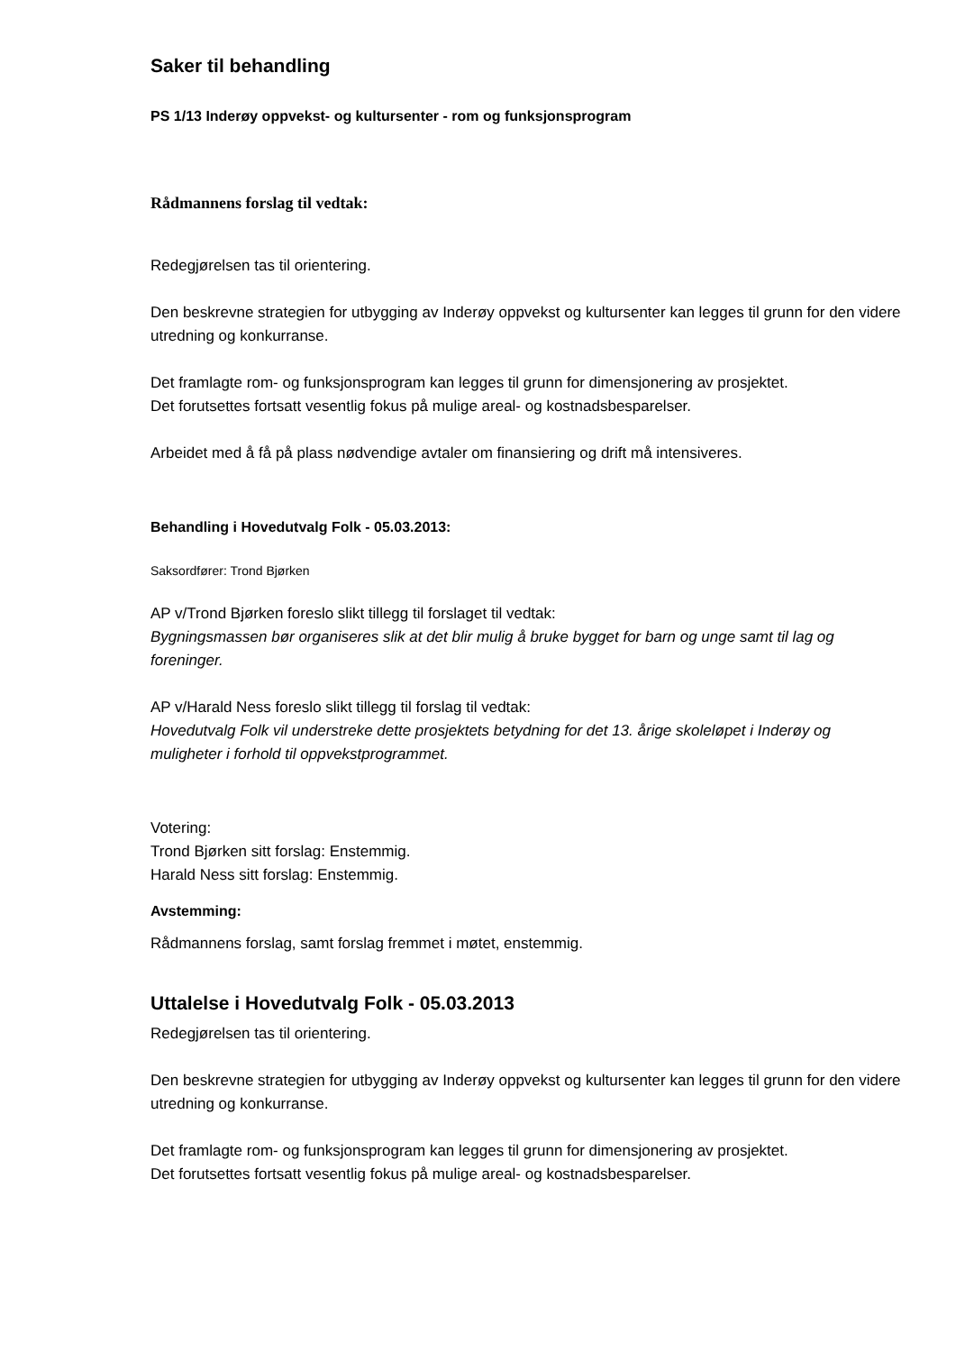Saker til behandling
PS 1/13 Inderøy oppvekst- og kultursenter - rom og funksjonsprogram
Rådmannens forslag til vedtak:
Redegjørelsen tas til orientering.
Den beskrevne strategien for utbygging av Inderøy oppvekst og kultursenter kan legges til grunn for den videre utredning og konkurranse.
Det framlagte rom- og funksjonsprogram kan legges til grunn for dimensjonering av prosjektet.
Det forutsettes fortsatt vesentlig fokus på mulige areal- og kostnadsbesparelser.
Arbeidet med å få på plass nødvendige avtaler om finansiering og drift må intensiveres.
Behandling i Hovedutvalg Folk - 05.03.2013:
Saksordfører: Trond Bjørken
AP v/Trond Bjørken foreslo slikt tillegg til forslaget til vedtak:
Bygningsmassen bør organiseres slik at det blir mulig å bruke bygget for barn og unge samt til lag og foreninger.
AP v/Harald Ness foreslo slikt tillegg til forslag til vedtak:
Hovedutvalg Folk vil understreke dette prosjektets betydning for det 13. årige skoleløpet i Inderøy og muligheter i forhold til oppvekstprogrammet.
Votering:
Trond Bjørken sitt forslag: Enstemmig.
Harald Ness sitt forslag: Enstemmig.
Avstemming:
Rådmannens forslag, samt forslag fremmet i møtet, enstemmig.
Uttalelse i Hovedutvalg Folk - 05.03.2013
Redegjørelsen tas til orientering.
Den beskrevne strategien for utbygging av Inderøy oppvekst og kultursenter kan legges til grunn for den videre utredning og konkurranse.
Det framlagte rom- og funksjonsprogram kan legges til grunn for dimensjonering av prosjektet.
Det forutsettes fortsatt vesentlig fokus på mulige areal- og kostnadsbesparelser.